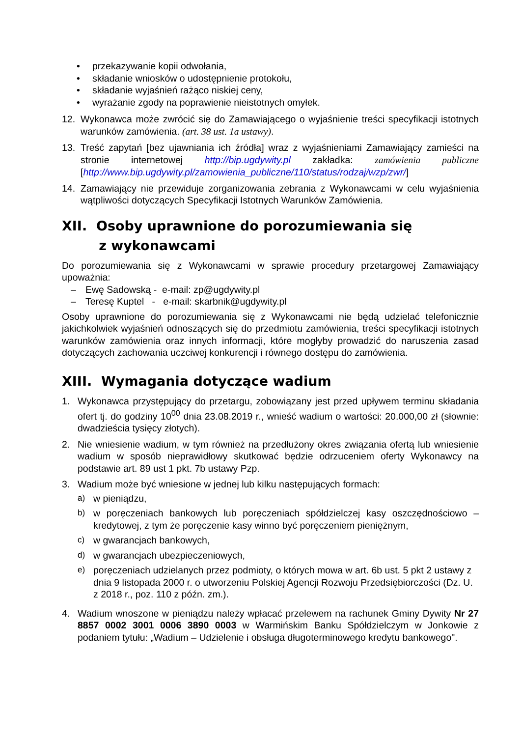• przekazywanie kopii odwołania,
• składanie wniosków o udostępnienie protokołu,
• składanie wyjaśnień rażąco niskiej ceny,
• wyrażanie zgody na poprawienie nieistotnych omyłek.
12. Wykonawca może zwrócić się do Zamawiającego o wyjaśnienie treści specyfikacji istotnych warunków zamówienia. (art. 38 ust. 1a ustawy).
13. Treść zapytań [bez ujawniania ich źródła] wraz z wyjaśnieniami Zamawiający zamieści na stronie internetowej http://bip.ugdywity.pl zakładka: zamówienia publiczne [http://www.bip.ugdywity.pl/zamowienia_publiczne/110/status/rodzaj/wzp/zwr/]
14. Zamawiający nie przewiduje zorganizowania zebrania z Wykonawcami w celu wyjaśnienia wątpliwości dotyczących Specyfikacji Istotnych Warunków Zamówienia.
XII. Osoby uprawnione do porozumiewania się
z wykonawcami
Do porozumiewania się z Wykonawcami w sprawie procedury przetargowej Zamawiający upoważnia:
– Ewę Sadowską - e-mail: zp@ugdywity.pl
– Teresę Kuptel - e-mail: skarbnik@ugdywity.pl
Osoby uprawnione do porozumiewania się z Wykonawcami nie będą udzielać telefonicznie jakichkolwiek wyjaśnień odnoszących się do przedmiotu zamówienia, treści specyfikacji istotnych warunków zamówienia oraz innych informacji, które mogłyby prowadzić do naruszenia zasad dotyczących zachowania uczciwej konkurencji i równego dostępu do zamówienia.
XIII. Wymagania dotyczące wadium
1. Wykonawca przystępujący do przetargu, zobowiązany jest przed upływem terminu składania ofert tj. do godziny 10<sup>00</sup> dnia 23.08.2019 r., wnieść wadium o wartości: 20.000,00 zł (słownie: dwadzieścia tysięcy złotych).
2. Nie wniesienie wadium, w tym również na przedłużony okres związania ofertą lub wniesienie wadium w sposób nieprawidłowy skutkować będzie odrzuceniem oferty Wykonawcy na podstawie art. 89 ust 1 pkt. 7b ustawy Pzp.
3. Wadium może być wniesione w jednej lub kilku następujących formach:
a) w pieniądzu,
b) w poręczeniach bankowych lub poręczeniach spółdzielczej kasy oszczędnościowo – kredytowej, z tym że poręczenie kasy winno być poręczeniem pieniężnym,
c) w gwarancjach bankowych,
d) w gwarancjach ubezpieczeniowych,
e) poręczeniach udzielanych przez podmioty, o których mowa w art. 6b ust. 5 pkt 2 ustawy z dnia 9 listopada 2000 r. o utworzeniu Polskiej Agencji Rozwoju Przedsiębiorczości (Dz. U. z 2018 r., poz. 110 z późn. zm.).
4. Wadium wnoszone w pieniądzu należy wpłacać przelewem na rachunek Gminy Dywity Nr 27 8857 0002 3001 0006 3890 0003 w Warmińskim Banku Spółdzielczym w Jonkowie z podaniem tytułu: „Wadium – Udzielenie i obsługa długoterminowego kredytu bankowego".